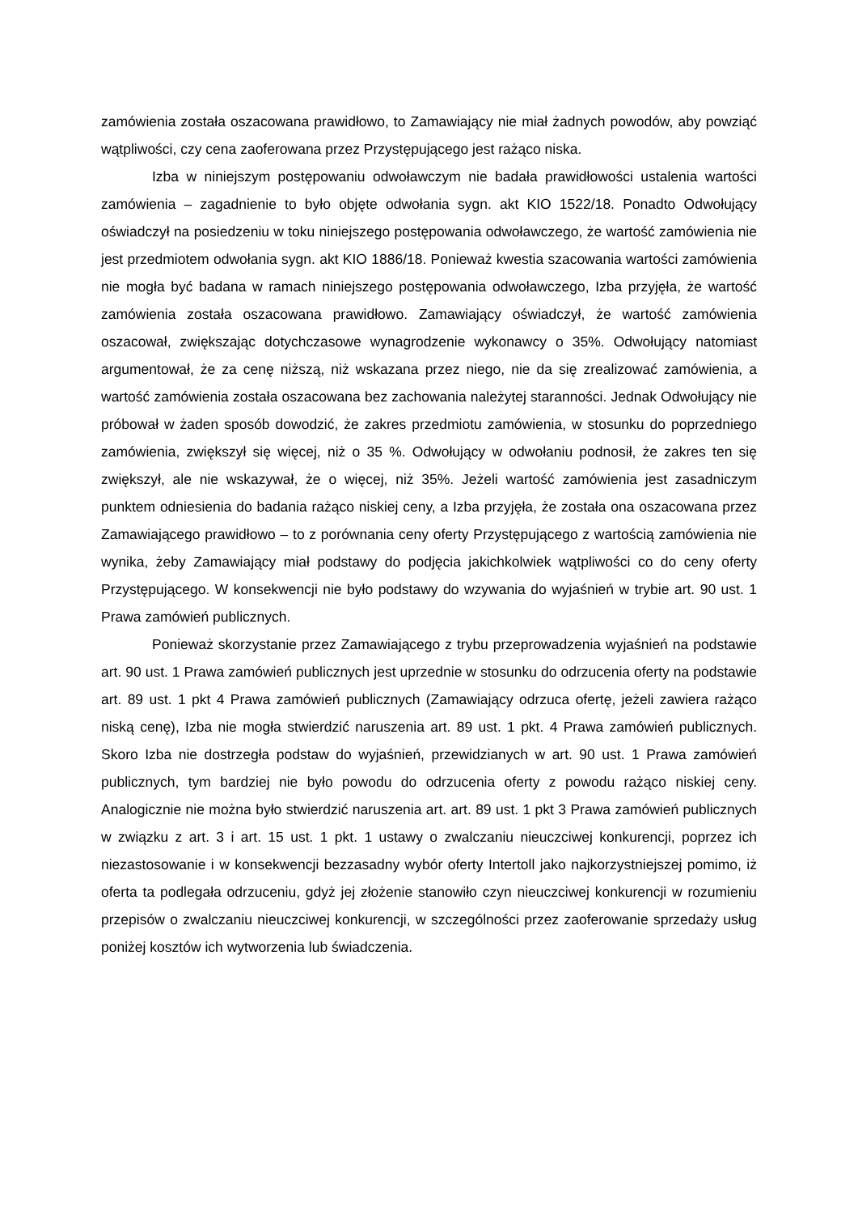zamówienia została oszacowana prawidłowo, to Zamawiający nie miał żadnych powodów, aby powziąć wątpliwości, czy cena zaoferowana przez Przystępującego jest rażąco niska.
Izba w niniejszym postępowaniu odwoławczym nie badała prawidłowości ustalenia wartości zamówienia – zagadnienie to było objęte odwołania sygn. akt KIO 1522/18. Ponadto Odwołujący oświadczył na posiedzeniu w toku niniejszego postępowania odwoławczego, że wartość zamówienia nie jest przedmiotem odwołania sygn. akt KIO 1886/18. Ponieważ kwestia szacowania wartości zamówienia nie mogła być badana w ramach niniejszego postępowania odwoławczego, Izba przyjęła, że wartość zamówienia została oszacowana prawidłowo. Zamawiający oświadczył, że wartość zamówienia oszacował, zwiększając dotychczasowe wynagrodzenie wykonawcy o 35%. Odwołujący natomiast argumentował, że za cenę niższą, niż wskazana przez niego, nie da się zrealizować zamówienia, a wartość zamówienia została oszacowana bez zachowania należytej staranności. Jednak Odwołujący nie próbował w żaden sposób dowodzić, że zakres przedmiotu zamówienia, w stosunku do poprzedniego zamówienia, zwiększył się więcej, niż o 35 %. Odwołujący w odwołaniu podnosił, że zakres ten się zwiększył, ale nie wskazywał, że o więcej, niż 35%. Jeżeli wartość zamówienia jest zasadniczym punktem odniesienia do badania rażąco niskiej ceny, a Izba przyjęła, że została ona oszacowana przez Zamawiającego prawidłowo – to z porównania ceny oferty Przystępującego z wartością zamówienia nie wynika, żeby Zamawiający miał podstawy do podjęcia jakichkolwiek wątpliwości co do ceny oferty Przystępującego. W konsekwencji nie było podstawy do wzywania do wyjaśnień w trybie art. 90 ust. 1 Prawa zamówień publicznych.
Ponieważ skorzystanie przez Zamawiającego z trybu przeprowadzenia wyjaśnień na podstawie art. 90 ust. 1 Prawa zamówień publicznych jest uprzednie w stosunku do odrzucenia oferty na podstawie art. 89 ust. 1 pkt 4 Prawa zamówień publicznych (Zamawiający odrzuca ofertę, jeżeli zawiera rażąco niską cenę), Izba nie mogła stwierdzić naruszenia art. 89 ust. 1 pkt. 4 Prawa zamówień publicznych. Skoro Izba nie dostrzegła podstaw do wyjaśnień, przewidzianych w art. 90 ust. 1 Prawa zamówień publicznych, tym bardziej nie było powodu do odrzucenia oferty z powodu rażąco niskiej ceny. Analogicznie nie można było stwierdzić naruszenia art. art. 89 ust. 1 pkt 3 Prawa zamówień publicznych w związku z art. 3 i art. 15 ust. 1 pkt. 1 ustawy o zwalczaniu nieuczciwej konkurencji, poprzez ich niezastosowanie i w konsekwencji bezzasadny wybór oferty Intertoll jako najkorzystniejszej pomimo, iż oferta ta podlegała odrzuceniu, gdyż jej złożenie stanowiło czyn nieuczciwej konkurencji w rozumieniu przepisów o zwalczaniu nieuczciwej konkurencji, w szczególności przez zaoferowanie sprzedaży usług poniżej kosztów ich wytworzenia lub świadczenia.